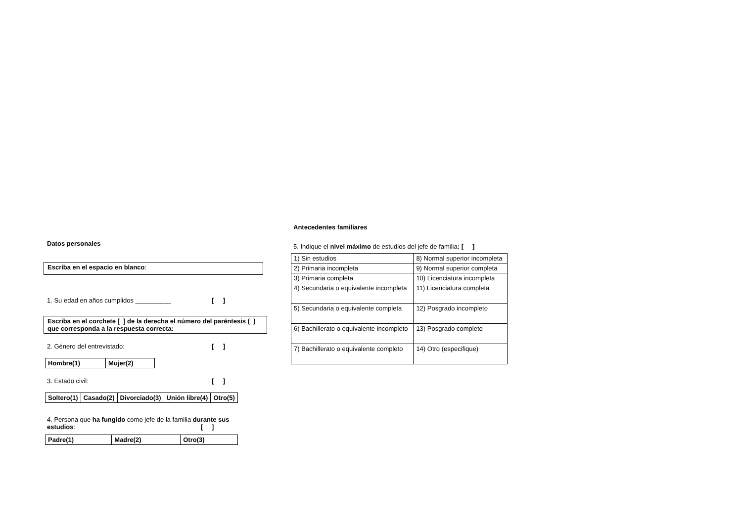Datos personales
Escriba en el espacio en blanco:
1. Su edad en años cumplidos __________ [ ]
Escriba en el corchete [ ] de la derecha el número del paréntesis ( ) que corresponda a la respuesta correcta:
2. Género del entrevistado: [ ]
| Hombre(1) | Mujer(2) |
3. Estado civil: [ ]
| Soltero(1) | Casado(2) | Divorciado(3) | Unión libre(4) | Otro(5) |
4. Persona que ha fungido como jefe de la familia durante sus estudios: [ ]
| Padre(1) | Madre(2) | Otro(3) |
Antecedentes familiares
5. Indique el nivel máximo de estudios del jefe de familia: [ ]
| 1) Sin estudios | 8) Normal superior incompleta |
| 2) Primaria incompleta | 9) Normal superior completa |
| 3) Primaria completa | 10) Licenciatura incompleta |
| 4) Secundaria o equivalente incompleta | 11) Licenciatura completa |
| 5) Secundaria o equivalente completa | 12) Posgrado incompleto |
| 6) Bachillerato o equivalente incompleto | 13) Posgrado completo |
| 7) Bachillerato o equivalente completo | 14) Otro (especifique) |